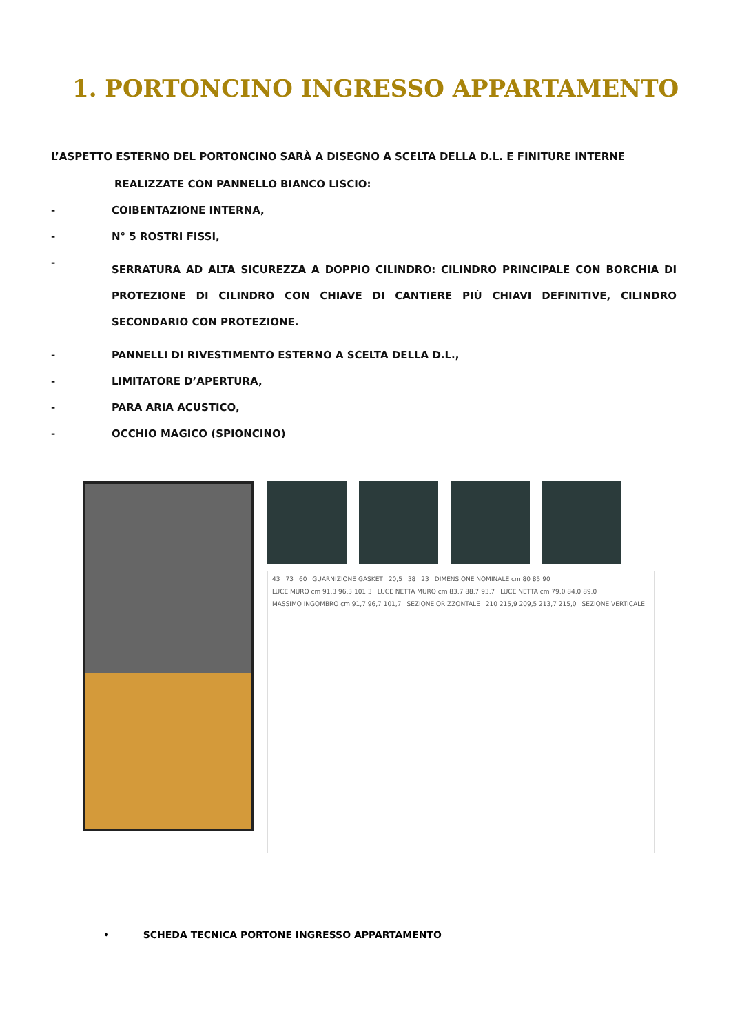1. PORTONCINO INGRESSO APPARTAMENTO
L’ASPETTO ESTERNO DEL PORTONCINO SARÀ A DISEGNO A SCELTA DELLA D.L. E FINITURE INTERNE
REALIZZATE CON PANNELLO BIANCO LISCIO:
- COIBENTAZIONE INTERNA,
- N° 5 ROSTRI FISSI,
- SERRATURA AD ALTA SICUREZZA A DOPPIO CILINDRO: CILINDRO PRINCIPALE CON BORCHIA DI PROTEZIONE DI CILINDRO CON CHIAVE DI CANTIERE PIÙ CHIAVI DEFINITIVE, CILINDRO SECONDARIO CON PROTEZIONE.
- PANNELLI DI RIVESTIMENTO ESTERNO A SCELTA DELLA D.L.,
- LIMITATORE D’APERTURA,
- PARA ARIA ACUSTICO,
- OCCHIO MAGICO (SPIONCINO)
43 73 60 GUARNIZIONE GASKET 20,5 38 23 DIMENSIONE NOMINALE cm 80 85 90 LUCE MURO cm 91,3 96,3 101,3 LUCE NETTA MURO cm 83,7 88,7 93,7 LUCE NETTA cm 79,0 84,0 89,0 MASSIMO INGOMBRO cm 91,7 96,7 101,7 SEZIONE ORIZZONTALE 210 215,9 209,5 213,7 215,0 SEZIONE VERTICALE
• SCHEDA TECNICA PORTONE INGRESSO APPARTAMENTO